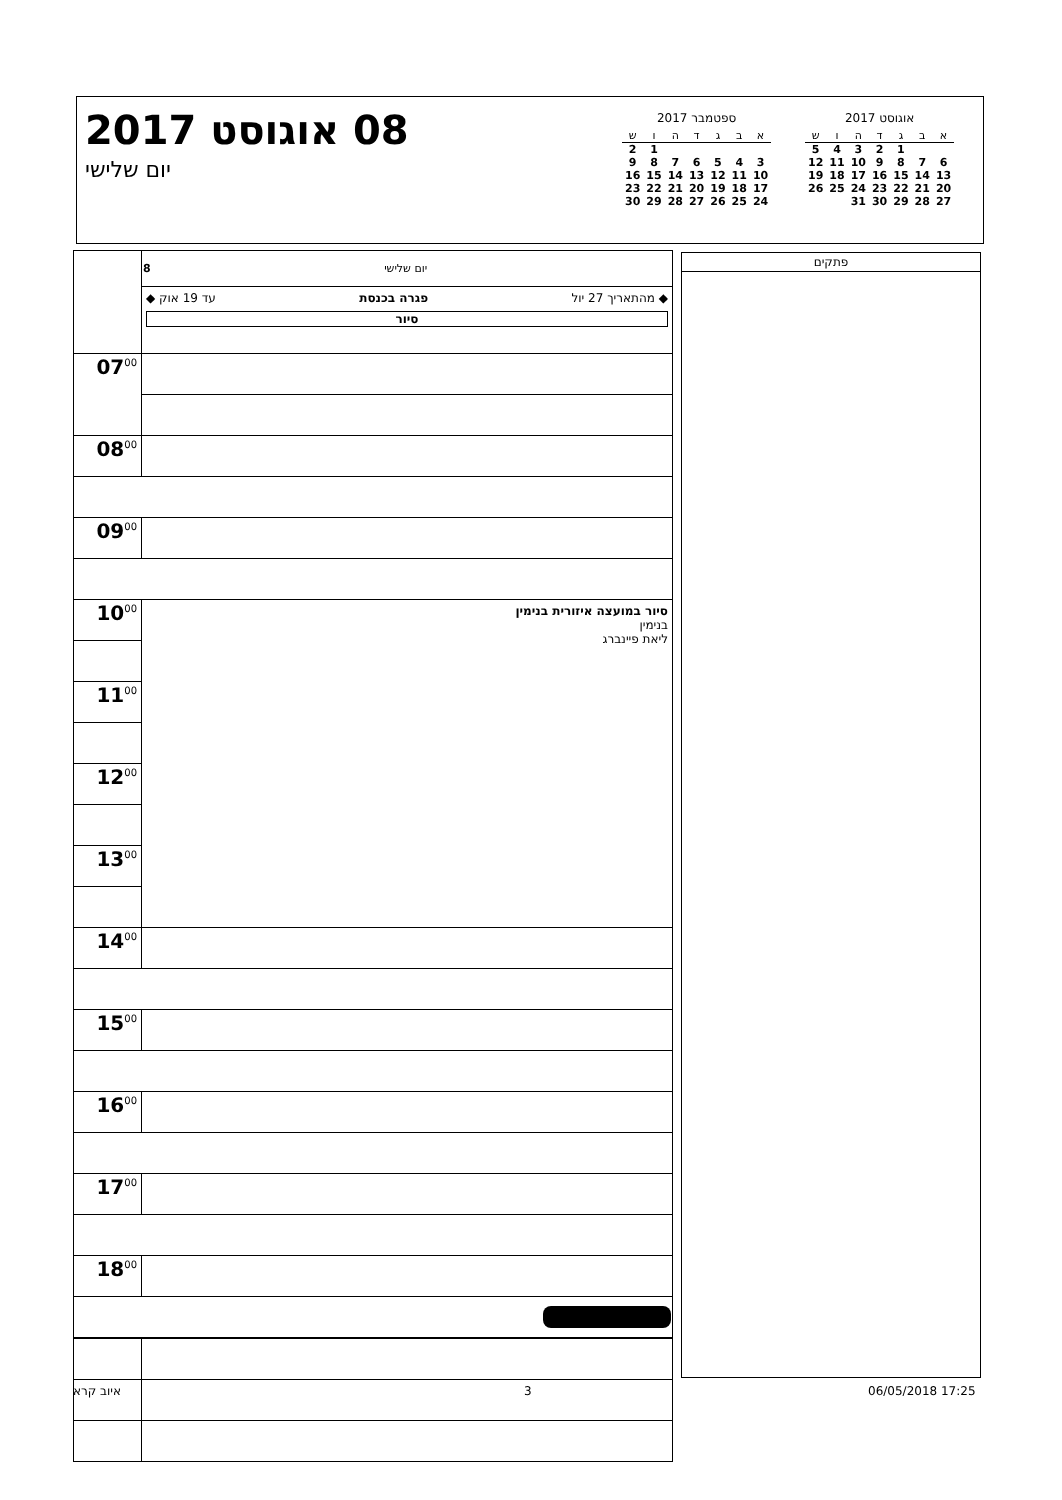08 אוגוסט 2017
יום שלישי
ספטמבר 2017
| א | ב | ג | ד | ה | ו | ש |
| --- | --- | --- | --- | --- | --- | --- |
| | | | | | 1 | 2 |
| 3 | 4 | 5 | 6 | 7 | 8 | 9 |
| 10 | 11 | 12 | 13 | 14 | 15 | 16 |
| 17 | 18 | 19 | 20 | 21 | 22 | 23 |
| 24 | 25 | 26 | 27 | 28 | 29 | 30 |
אוגוסט 2017
| א | ב | ג | ד | ה | ו | ש |
| --- | --- | --- | --- | --- | --- | --- |
| | | 1 | 2 | 3 | 4 | 5 |
| 6 | 7 | 8 | 9 | 10 | 11 | 12 |
| 13 | 14 | 15 | 16 | 17 | 18 | 19 |
| 20 | 21 | 22 | 23 | 24 | 25 | 26 |
| 27 | 28 | 29 | 30 | 31 | | |
| | 8 יום שלישי |
| | ◆ מהתאריך 27 יול פגרה בכנסת עד 19 אוק ◆ סיור |
| 07<sup>00</sup> | |
| 08<sup>00</sup> | |
| 09<sup>00</sup> | |
| 10<sup>00</sup> | סיור במועצה איזורית בנימין בנימין ליאת פיינברג |
| 11<sup>00</sup> | |
| 12<sup>00</sup> | |
| 13<sup>00</sup> | |
| 14<sup>00</sup> | |
| 15<sup>00</sup> | |
| 16<sup>00</sup> | |
| 17<sup>00</sup> | |
| 18<sup>00</sup> | |
פתקים
איוב קרא 3 06/05/2018 17:25